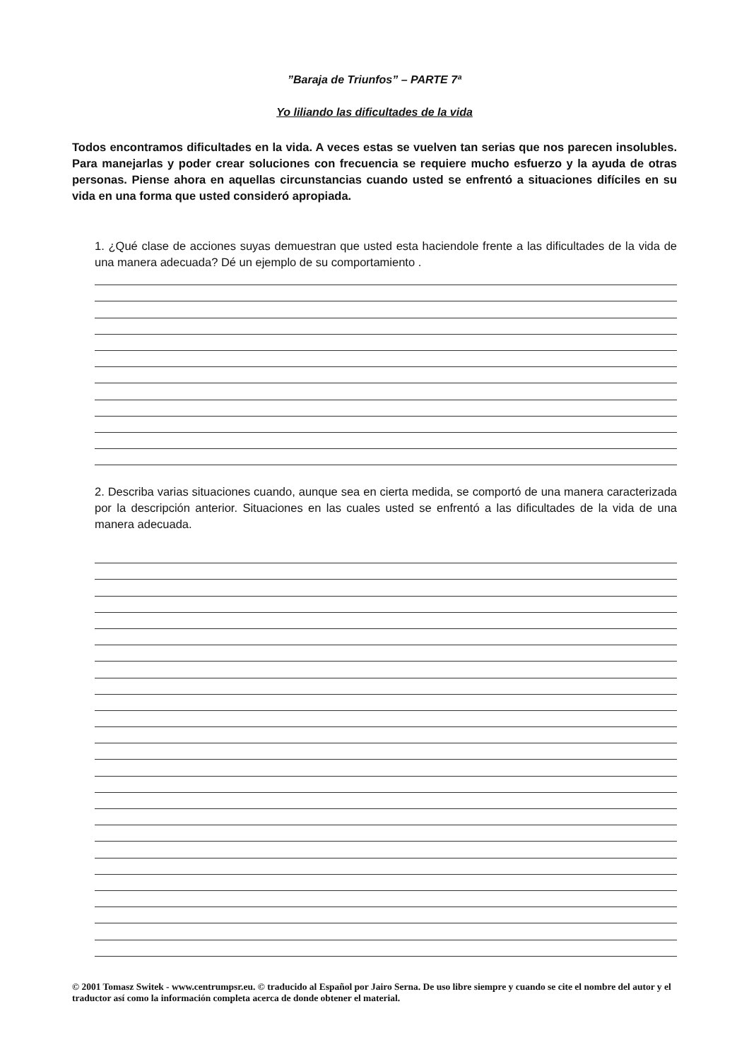”Baraja de Triunfos” – PARTE 7ª
Yo liliando las dificultades de la vida
Todos encontramos dificultades en la vida. A veces estas se vuelven tan serias que nos parecen insolubles. Para manejarlas y poder crear soluciones con frecuencia se requiere mucho esfuerzo y la ayuda de otras personas. Piense ahora en aquellas circunstancias cuando usted se enfrentó a situaciones difíciles en su vida en una forma que usted consideró apropiada.
1. ¿Qué clase de acciones suyas demuestran que usted esta haciendole frente a las dificultades de la vida de una manera adecuada? Dé un ejemplo de su comportamiento .
2. Describa varias situaciones cuando, aunque sea en cierta medida, se comportó de una manera caracterizada por la descripción anterior. Situaciones en las cuales usted se enfrentó a las dificultades de la vida de una manera adecuada.
© 2001 Tomasz Switek - www.centrumpsr.eu. © traducido al Español por Jairo Serna. De uso libre siempre y cuando se cite el nombre del autor y el traductor así como la información completa acerca de donde obtener el material.